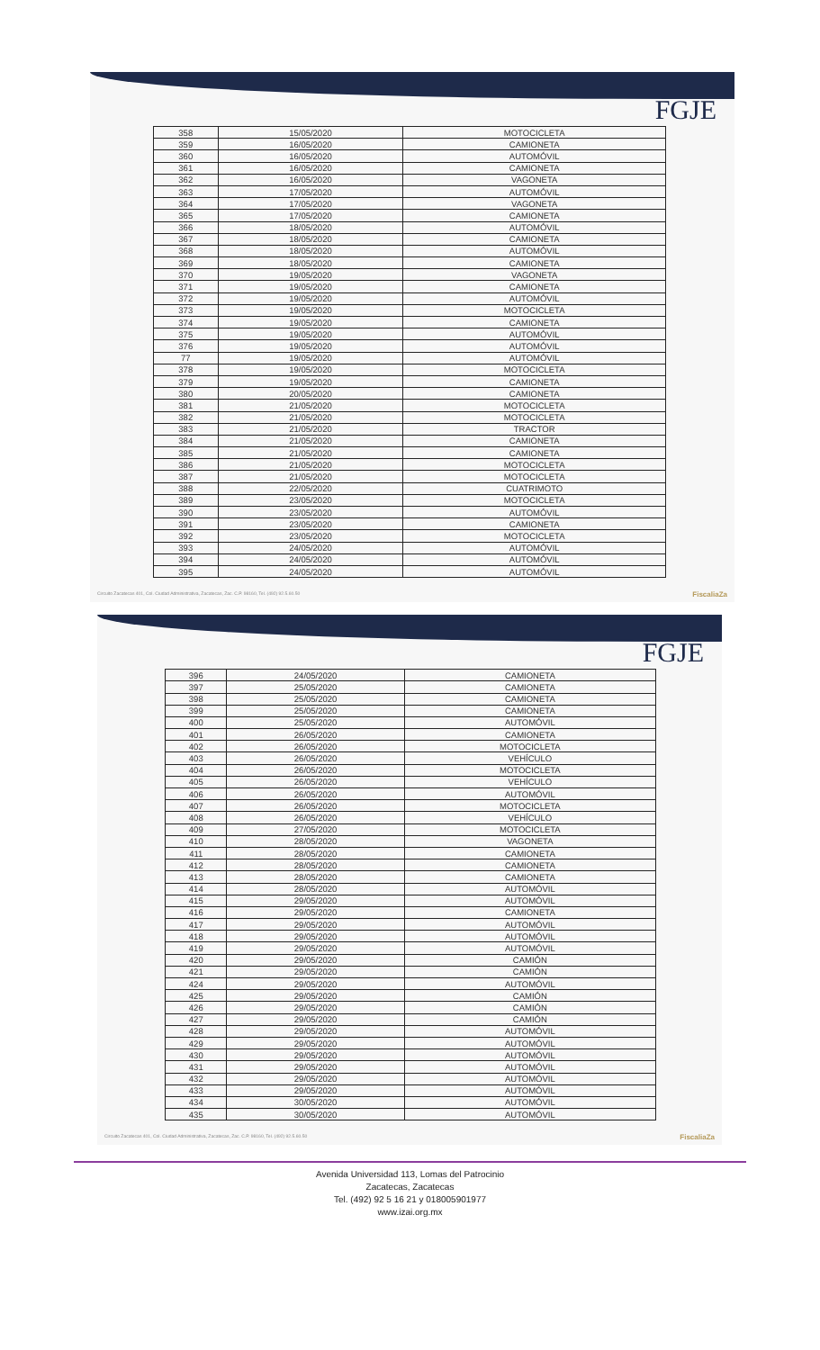FGJE
| 358 | 15/05/2020 | MOTOCICLETA |
| 359 | 16/05/2020 | CAMIONETA |
| 360 | 16/05/2020 | AUTOMÓVIL |
| 361 | 16/05/2020 | CAMIONETA |
| 362 | 16/05/2020 | VAGONETA |
| 363 | 17/05/2020 | AUTOMÓVIL |
| 364 | 17/05/2020 | VAGONETA |
| 365 | 17/05/2020 | CAMIONETA |
| 366 | 18/05/2020 | AUTOMÓVIL |
| 367 | 18/05/2020 | CAMIONETA |
| 368 | 18/05/2020 | AUTOMÓVIL |
| 369 | 18/05/2020 | CAMIONETA |
| 370 | 19/05/2020 | VAGONETA |
| 371 | 19/05/2020 | CAMIONETA |
| 372 | 19/05/2020 | AUTOMÓVIL |
| 373 | 19/05/2020 | MOTOCICLETA |
| 374 | 19/05/2020 | CAMIONETA |
| 375 | 19/05/2020 | AUTOMÓVIL |
| 376 | 19/05/2020 | AUTOMÓVIL |
| 77 | 19/05/2020 | AUTOMÓVIL |
| 378 | 19/05/2020 | MOTOCICLETA |
| 379 | 19/05/2020 | CAMIONETA |
| 380 | 20/05/2020 | CAMIONETA |
| 381 | 21/05/2020 | MOTOCICLETA |
| 382 | 21/05/2020 | MOTOCICLETA |
| 383 | 21/05/2020 | TRACTOR |
| 384 | 21/05/2020 | CAMIONETA |
| 385 | 21/05/2020 | CAMIONETA |
| 386 | 21/05/2020 | MOTOCICLETA |
| 387 | 21/05/2020 | MOTOCICLETA |
| 388 | 22/05/2020 | CUATRIMOTO |
| 389 | 23/05/2020 | MOTOCICLETA |
| 390 | 23/05/2020 | AUTOMÓVIL |
| 391 | 23/05/2020 | CAMIONETA |
| 392 | 23/05/2020 | MOTOCICLETA |
| 393 | 24/05/2020 | AUTOMÓVIL |
| 394 | 24/05/2020 | AUTOMÓVIL |
| 395 | 24/05/2020 | AUTOMÓVIL |
Circuito Zacatecas 401, Col. Ciudad Administrativa, Zacatecas, Zac. C.P. 98160, Tel. (492) 92.5.60.50 FiscaliaZa
FGJE
| 396 | 24/05/2020 | CAMIONETA |
| 397 | 25/05/2020 | CAMIONETA |
| 398 | 25/05/2020 | CAMIONETA |
| 399 | 25/05/2020 | CAMIONETA |
| 400 | 25/05/2020 | AUTOMÓVIL |
| 401 | 26/05/2020 | CAMIONETA |
| 402 | 26/05/2020 | MOTOCICLETA |
| 403 | 26/05/2020 | VEHÍCULO |
| 404 | 26/05/2020 | MOTOCICLETA |
| 405 | 26/05/2020 | VEHÍCULO |
| 406 | 26/05/2020 | AUTOMÓVIL |
| 407 | 26/05/2020 | MOTOCICLETA |
| 408 | 26/05/2020 | VEHÍCULO |
| 409 | 27/05/2020 | MOTOCICLETA |
| 410 | 28/05/2020 | VAGONETA |
| 411 | 28/05/2020 | CAMIONETA |
| 412 | 28/05/2020 | CAMIONETA |
| 413 | 28/05/2020 | CAMIONETA |
| 414 | 28/05/2020 | AUTOMÓVIL |
| 415 | 29/05/2020 | AUTOMÓVIL |
| 416 | 29/05/2020 | CAMIONETA |
| 417 | 29/05/2020 | AUTOMÓVIL |
| 418 | 29/05/2020 | AUTOMÓVIL |
| 419 | 29/05/2020 | AUTOMÓVIL |
| 420 | 29/05/2020 | CAMIÓN |
| 421 | 29/05/2020 | CAMIÓN |
| 424 | 29/05/2020 | AUTOMÓVIL |
| 425 | 29/05/2020 | CAMIÓN |
| 426 | 29/05/2020 | CAMIÓN |
| 427 | 29/05/2020 | CAMIÓN |
| 428 | 29/05/2020 | AUTOMÓVIL |
| 429 | 29/05/2020 | AUTOMÓVIL |
| 430 | 29/05/2020 | AUTOMÓVIL |
| 431 | 29/05/2020 | AUTOMÓVIL |
| 432 | 29/05/2020 | AUTOMÓVIL |
| 433 | 29/05/2020 | AUTOMÓVIL |
| 434 | 30/05/2020 | AUTOMÓVIL |
| 435 | 30/05/2020 | AUTOMÓVIL |
Circuito Zacatecas 401, Col. Ciudad Administrativa, Zacatecas, Zac. C.P. 98160, Tel. (492) 92.5.60.50 FiscaliaZa
Avenida Universidad 113, Lomas del Patrocinio
Zacatecas, Zacatecas
Tel. (492) 92 5 16 21 y 018005901977
www.izai.org.mx